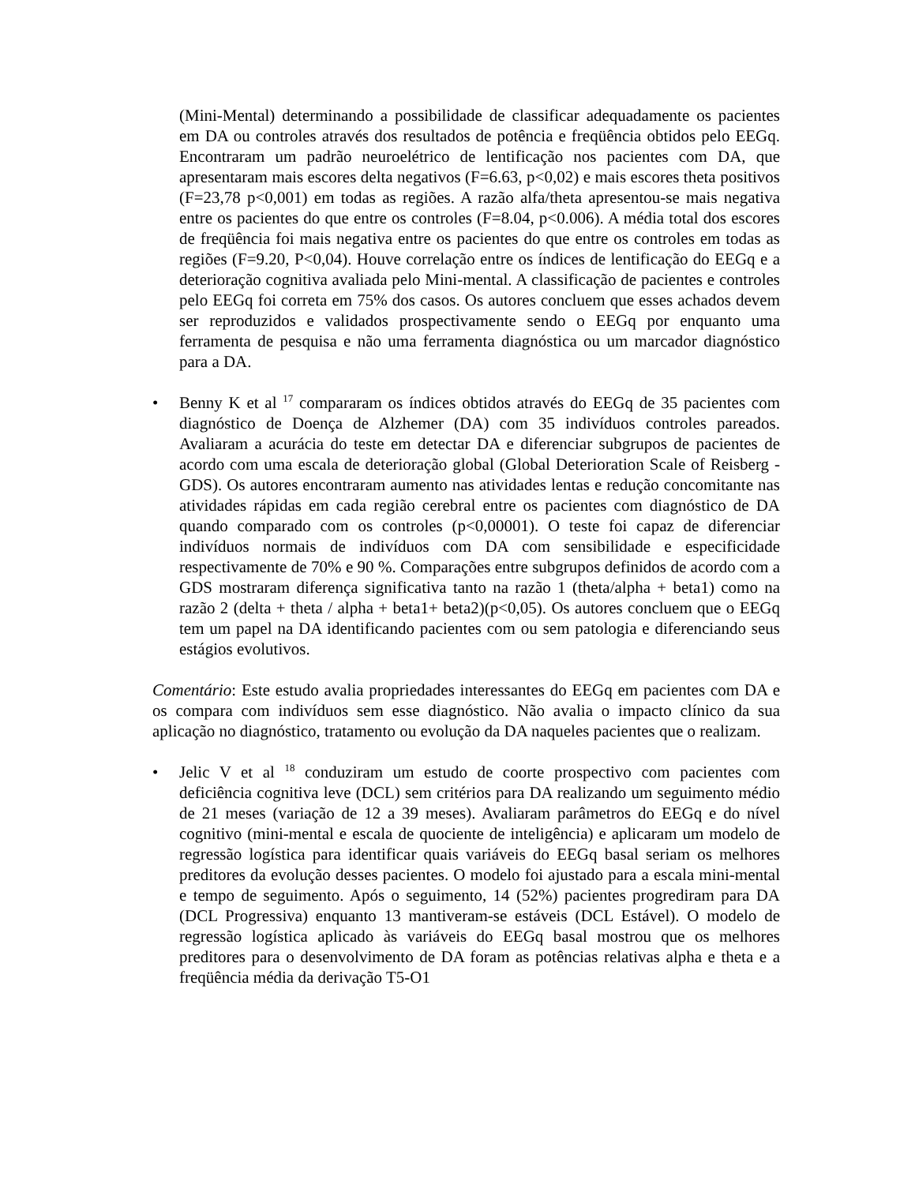(Mini-Mental) determinando a possibilidade de classificar adequadamente os pacientes em DA ou controles através dos resultados de potência e freqüência obtidos pelo EEGq. Encontraram um padrão neuroelétrico de lentificação nos pacientes com DA, que apresentaram mais escores delta negativos (F=6.63, p<0,02) e mais escores theta positivos (F=23,78 p<0,001) em todas as regiões. A razão alfa/theta apresentou-se mais negativa entre os pacientes do que entre os controles (F=8.04, p<0.006). A média total dos escores de freqüência foi mais negativa entre os pacientes do que entre os controles em todas as regiões (F=9.20, P<0,04). Houve correlação entre os índices de lentificação do EEGq e a deterioração cognitiva avaliada pelo Mini-mental. A classificação de pacientes e controles pelo EEGq foi correta em 75% dos casos. Os autores concluem que esses achados devem ser reproduzidos e validados prospectivamente sendo o EEGq por enquanto uma ferramenta de pesquisa e não uma ferramenta diagnóstica ou um marcador diagnóstico para a DA.
• Benny K et al <sup>17</sup> compararam os índices obtidos através do EEGq de 35 pacientes com diagnóstico de Doença de Alzhemer (DA) com 35 indivíduos controles pareados. Avaliaram a acurácia do teste em detectar DA e diferenciar subgrupos de pacientes de acordo com uma escala de deterioração global (Global Deterioration Scale of Reisberg -GDS). Os autores encontraram aumento nas atividades lentas e redução concomitante nas atividades rápidas em cada região cerebral entre os pacientes com diagnóstico de DA quando comparado com os controles (p<0,00001). O teste foi capaz de diferenciar indivíduos normais de indivíduos com DA com sensibilidade e especificidade respectivamente de 70% e 90 %. Comparações entre subgrupos definidos de acordo com a GDS mostraram diferença significativa tanto na razão 1 (theta/alpha + beta1) como na razão 2 (delta + theta / alpha + beta1+ beta2)(p<0,05). Os autores concluem que o EEGq tem um papel na DA identificando pacientes com ou sem patologia e diferenciando seus estágios evolutivos.
Comentário: Este estudo avalia propriedades interessantes do EEGq em pacientes com DA e os compara com indivíduos sem esse diagnóstico. Não avalia o impacto clínico da sua aplicação no diagnóstico, tratamento ou evolução da DA naqueles pacientes que o realizam.
• Jelic V et al <sup>18</sup> conduziram um estudo de coorte prospectivo com pacientes com deficiência cognitiva leve (DCL) sem critérios para DA realizando um seguimento médio de 21 meses (variação de 12 a 39 meses). Avaliaram parâmetros do EEGq e do nível cognitivo (mini-mental e escala de quociente de inteligência) e aplicaram um modelo de regressão logística para identificar quais variáveis do EEGq basal seriam os melhores preditores da evolução desses pacientes. O modelo foi ajustado para a escala mini-mental e tempo de seguimento. Após o seguimento, 14 (52%) pacientes progrediram para DA (DCL Progressiva) enquanto 13 mantiveram-se estáveis (DCL Estável). O modelo de regressão logística aplicado às variáveis do EEGq basal mostrou que os melhores preditores para o desenvolvimento de DA foram as potências relativas alpha e theta e a freqüência média da derivação T5-O1